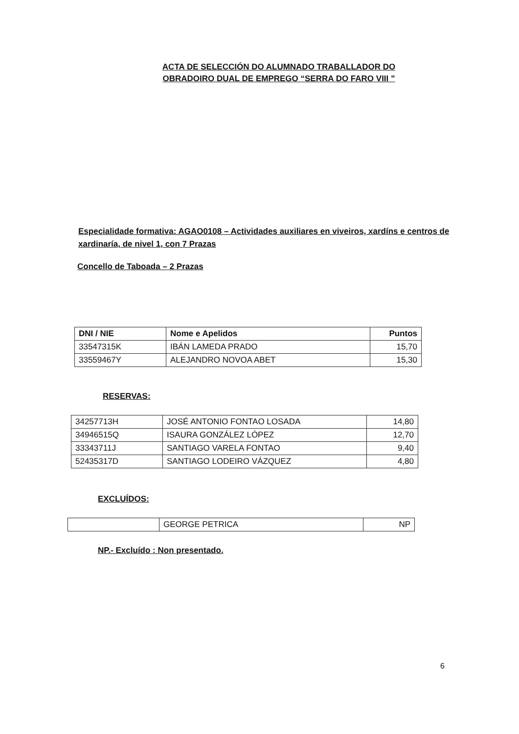ACTA DE SELECCIÓN DO ALUMNADO TRABALLADOR DO OBRADOIRO DUAL DE EMPREGO “SERRA DO FARO VIII ”
Especialidade formativa: AGAO0108 – Actividades auxiliares en viveiros, xardíns e centros de xardinaría, de nivel 1, con 7 Prazas
Concello de Taboada – 2 Prazas
| DNI / NIE | Nome e Apelidos | Puntos |
| --- | --- | --- |
| 33547315K | IBÁN LAMEDA PRADO | 15,70 |
| 33559467Y | ALEJANDRO NOVOA ABET | 15,30 |
RESERVAS:
| 34257713H | JOSÉ ANTONIO FONTAO LOSADA | 14,80 |
| 34946515Q | ISAURA GONZÁLEZ LÓPEZ | 12,70 |
| 33343711J | SANTIAGO VARELA FONTAO | 9,40 |
| 52435317D | SANTIAGO LODEIRO VÁZQUEZ | 4,80 |
EXCLUÍDOS:
| | GEORGE PETRICA | NP |
NP.- Excluído : Non presentado.
6